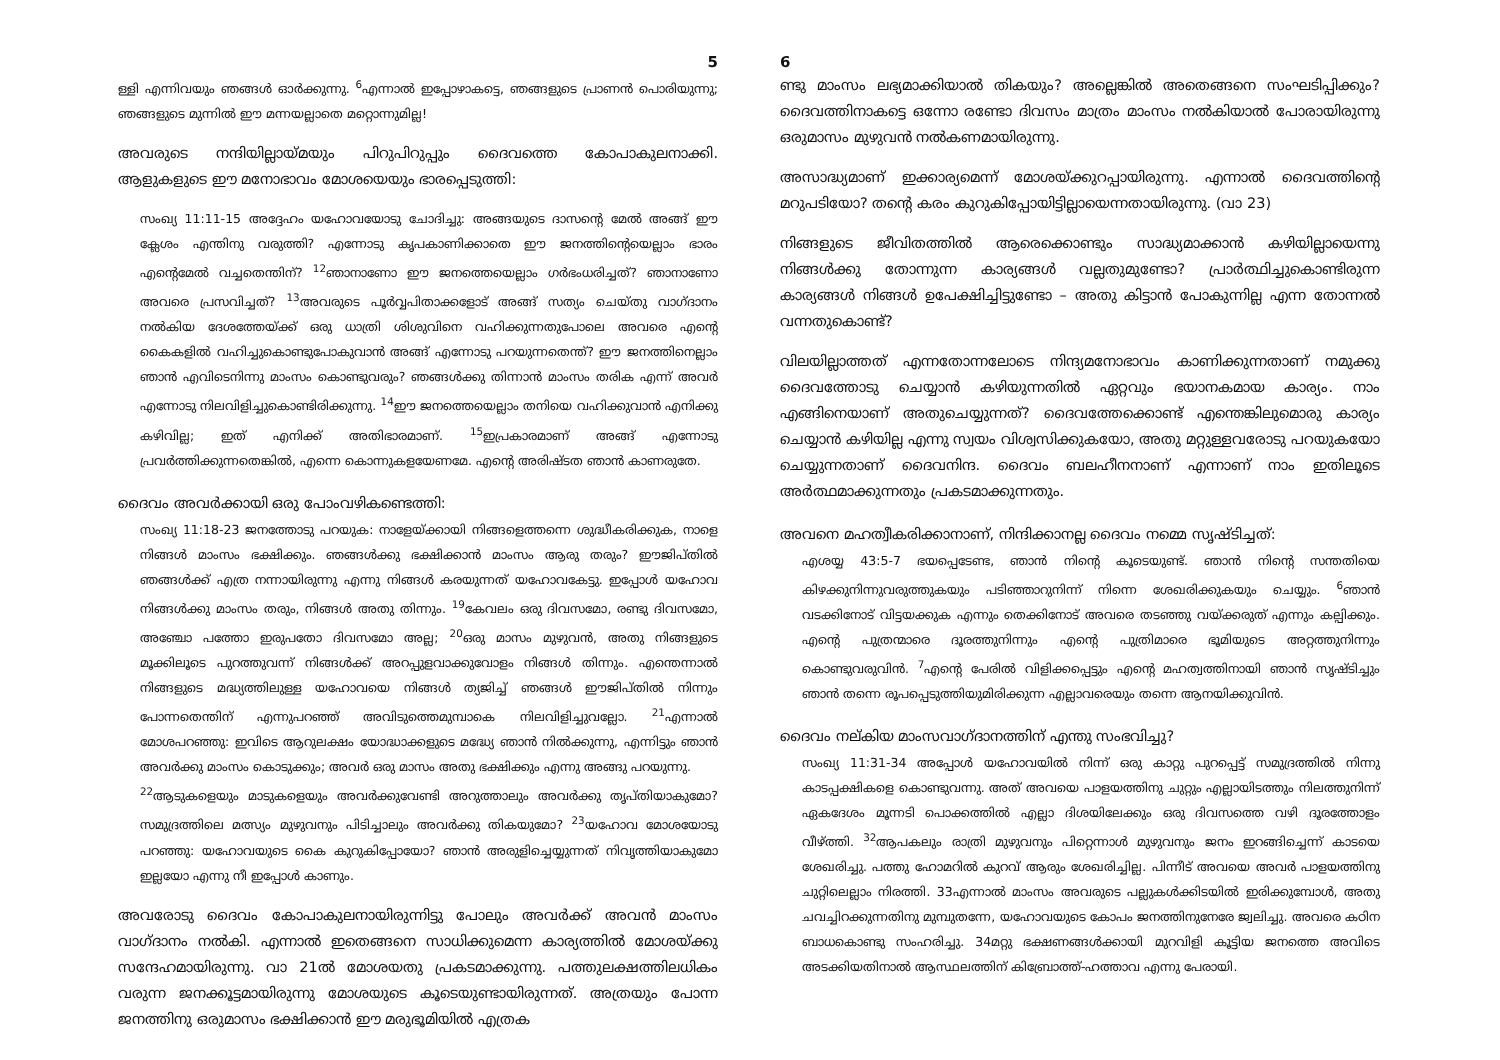5
ള്ളി എന്നിവയും ഞങ്ങൾ ഓർക്കുന്നു. <sup>6</sup>എന്നാൽ ഇപ്പോഴാകട്ടെ, ഞങ്ങളുടെ പ്രാണൻ പൊരിയുന്നു; ഞങ്ങളുടെ മുന്നിൽ ഈ മന്നയല്ലാതെ മറ്റൊന്നുമില്ല!
അവരുടെ നന്ദിയില്ലായ്മയും പിറുപിറുപ്പും ദൈവത്തെ കോപാകുലനാക്കി. ആളുകളുടെ ഈ മനോഭാവം മോശയെയും ഭാരപ്പെടുത്തി:
സംഖ്യ 11:11-15 അദ്ദേഹം യഹോവയോടു ചോദിച്ചു: അങ്ങയുടെ ദാസന്റെ മേൽ അങ്ങ് ഈ ക്ലേശം എന്തിനു വരുത്തി? എന്നോടു കൃപകാണിക്കാതെ ഈ ജനത്തിന്റെയെല്ലാം ഭാരം എന്റെമേൽ വച്ചതെന്തിന്? <sup>12</sup>ഞാനാണോ ഈ ജനത്തെയെല്ലാം ഗർഭംധരിച്ചത്? ഞാനാണോ അവരെ പ്രസവിച്ചത്? <sup>13</sup>അവരുടെ പൂർവ്വപിതാക്കളോട് അങ്ങ് സത്യം ചെയ്തു വാഗ്ദാനം നൽകിയ ദേശത്തേയ്ക്ക് ഒരു ധാത്രി ശിശുവിനെ വഹിക്കുന്നതുപോലെ അവരെ എന്റെ കൈകളിൽ വഹിച്ചുകൊണ്ടുപോകുവാൻ അങ്ങ് എന്നോടു പറയുന്നതെന്ത്? ഈ ജനത്തിനെല്ലാം ഞാൻ എവിടെനിന്നു മാംസം കൊണ്ടുവരും? ഞങ്ങൾക്കു തിന്നാൻ മാംസം തരിക എന്ന് അവർ എന്നോടു നിലവിളിച്ചുകൊണ്ടിരിക്കുന്നു. <sup>14</sup>ഈ ജനത്തെയെല്ലാം തനിയെ വഹിക്കുവാൻ എനിക്കു കഴിവില്ല; ഇത് എനിക്ക് അതിഭാരമാണ്. <sup>15</sup>ഇപ്രകാരമാണ് അങ്ങ് എന്നോടു പ്രവർത്തിക്കുന്നതെങ്കിൽ, എന്നെ കൊന്നുകളയേണമേ. എന്റെ അരിഷ്ടത ഞാൻ കാണരുതേ.
ദൈവം അവർക്കായി ഒരു പോംവഴികണ്ടെത്തി:
സംഖ്യ 11:18-23 ജനത്തോടു പറയുക: നാളേയ്ക്കായി നിങ്ങളെത്തന്നെ ശുദ്ധീകരിക്കുക, നാളെ നിങ്ങൾ മാംസം ഭക്ഷിക്കും. ഞങ്ങൾക്കു ഭക്ഷിക്കാൻ മാംസം ആരു തരും? ഈജിപ്തിൽ ഞങ്ങൾക്ക് എത്ര നന്നായിരുന്നു എന്നു നിങ്ങൾ കരയുന്നത് യഹോവകേട്ടു. ഇപ്പോൾ യഹോവ നിങ്ങൾക്കു മാംസം തരും, നിങ്ങൾ അതു തിന്നും. <sup>19</sup>കേവലം ഒരു ദിവസമോ, രണ്ടു ദിവസമോ, അഞ്ചോ പത്തോ ഇരുപതോ ദിവസമോ അല്ല; <sup>20</sup>ഒരു മാസം മുഴുവൻ, അതു നിങ്ങളുടെ മൂക്കിലൂടെ പുറത്തുവന്ന് നിങ്ങൾക്ക് അറപ്പുളവാക്കുവോളം നിങ്ങൾ തിന്നും. എന്തെന്നാൽ നിങ്ങളുടെ മദ്ധ്യത്തിലുള്ള യഹോവയെ നിങ്ങൾ ത്യജിച്ച് ഞങ്ങൾ ഈജിപ്തിൽ നിന്നും പോന്നതെന്തിന് എന്നുപറഞ്ഞ് അവിടുത്തെമുമ്പാകെ നിലവിളിച്ചുവല്ലോ. <sup>21</sup>എന്നാൽ മോശപറഞ്ഞു: ഇവിടെ ആറുലക്ഷം യോദ്ധാക്കളുടെ മദ്ധ്യേ ഞാൻ നിൽക്കുന്നു, എന്നിട്ടും ഞാൻ അവർക്കു മാംസം കൊടുക്കും; അവർ ഒരു മാസം അതു ഭക്ഷിക്കും എന്നു അങ്ങു പറയുന്നു.
<sup>22</sup> ആടുകളെയും മാടുകളെയും അവർക്കുവേണ്ടി അറുത്താലും അവർക്കു തൃപ്തിയാകുമോ? സമുദ്രത്തിലെ മത്സ്യം മുഴുവനും പിടിച്ചാലും അവർക്കു തികയുമോ? <sup>23</sup>യഹോവ മോശയോടു പറഞ്ഞു: യഹോവയുടെ കൈ കുറുകിപ്പോയോ? ഞാൻ അരുളിച്ചെയ്യുന്നത് നിവൃത്തിയാകുമോ ഇല്ലയോ എന്നു നീ ഇപ്പോൾ കാണും.
അവരോടു ദൈവം കോപാകുലനായിരുന്നിട്ടു പോലും അവർക്ക് അവൻ മാംസം വാഗ്ദാനം നൽകി. എന്നാൽ ഇതെങ്ങനെ സാധിക്കുമെന്ന കാര്യത്തിൽ മോശയ്ക്കു സന്ദേഹമായിരുന്നു. വാ 21ൽ മോശയതു പ്രകടമാക്കുന്നു. പത്തുലക്ഷത്തിലധികം വരുന്ന ജനക്കൂട്ടമായിരുന്നു മോശയുടെ കൂടെയുണ്ടായിരുന്നത്. അത്രയും പോന്ന ജനത്തിനു ഒരുമാസം ഭക്ഷിക്കാൻ ഈ മരുഭൂമിയിൽ എത്രക
6
ണ്ടു മാംസം ലഭ്യമാക്കിയാൽ തികയും? അല്ലെങ്കിൽ അതെങ്ങനെ സംഘടിപ്പിക്കും? ദൈവത്തിനാകട്ടെ ഒന്നോ രണ്ടോ ദിവസം മാത്രം മാംസം നൽകിയാൽ പോരായിരുന്നു ഒരുമാസം മുഴുവൻ നൽകണമായിരുന്നു.
അസാദ്ധ്യമാണ് ഇക്കാര്യമെന്ന് മോശയ്ക്കുറപ്പായിരുന്നു. എന്നാൽ ദൈവത്തിന്റെ മറുപടിയോ? തന്റെ കരം കുറുകിപ്പോയിട്ടില്ലായെന്നതായിരുന്നു. (വാ 23)
നിങ്ങളുടെ ജീവിതത്തിൽ ആരെക്കൊണ്ടും സാദ്ധ്യമാക്കാൻ കഴിയില്ലായെന്നു നിങ്ങൾക്കു തോന്നുന്ന കാര്യങ്ങൾ വല്ലതുമുണ്ടോ? പ്രാർത്ഥിച്ചുകൊണ്ടിരുന്ന കാര്യങ്ങൾ നിങ്ങൾ ഉപേക്ഷിച്ചിട്ടുണ്ടോ – അതു കിട്ടാൻ പോകുന്നില്ല എന്ന തോന്നൽ വന്നതുകൊണ്ട്?
വിലയില്ലാത്തത് എന്നതോന്നലോടെ നിന്ദ്യമനോഭാവം കാണിക്കുന്നതാണ് നമുക്കു ദൈവത്തോടു ചെയ്യാൻ കഴിയുന്നതിൽ ഏറ്റവും ഭയാനകമായ കാര്യം. നാം എങ്ങിനെയാണ് അതുചെയ്യുന്നത്? ദൈവത്തേക്കൊണ്ട് എന്തെങ്കിലുമൊരു കാര്യം ചെയ്യാൻ കഴിയില്ല എന്നു സ്വയം വിശ്വസിക്കുകയോ, അതു മറ്റുള്ളവരോടു പറയുകയോ ചെയ്യുന്നതാണ് ദൈവനിന്ദ. ദൈവം ബലഹീനനാണ് എന്നാണ് നാം ഇതിലൂടെ അർത്ഥമാക്കുന്നതും പ്രകടമാക്കുന്നതും.
അവനെ മഹത്വീകരിക്കാനാണ്, നിന്ദിക്കാനല്ല ദൈവം നമ്മെ സൃഷ്ടിച്ചത്:
എശയ്യ 43:5-7 ഭയപ്പെടേണ്ട, ഞാൻ നിന്റെ കൂടെയുണ്ട്. ഞാൻ നിന്റെ സന്തതിയെ കിഴക്കുനിന്നുവരുത്തുകയും പടിഞ്ഞാറുനിന്ന് നിന്നെ ശേഖരിക്കുകയും ചെയ്യും. <sup>6</sup>ഞാൻ വടക്കിനോട് വിട്ടയക്കുക എന്നും തെക്കിനോട് അവരെ തടഞ്ഞു വയ്ക്കരുത് എന്നും കല്പിക്കും. എന്റെ പുത്രന്മാരെ ദൂരത്തുനിന്നും എന്റെ പുത്രിമാരെ ഭൂമിയുടെ അറ്റത്തുനിന്നും കൊണ്ടുവരുവിൻ. <sup>7</sup>എന്റെ പേരിൽ വിളിക്കപ്പെട്ടും എന്റെ മഹത്വത്തിനായി ഞാൻ സൃഷ്ടിച്ചും ഞാൻ തന്നെ രൂപപ്പെടുത്തിയുമിരിക്കുന്ന എല്ലാവരെയും തന്നെ ആനയിക്കുവിൻ.
ദൈവം നല്കിയ മാംസവാഗ്ദാനത്തിന് എന്തു സംഭവിച്ചു?
സംഖ്യ 11:31-34 അപ്പോൾ യഹോവയിൽ നിന്ന് ഒരു കാറ്റു പുറപ്പെട്ട് സമുദ്രത്തിൽ നിന്നു കാടപ്പക്ഷികളെ കൊണ്ടുവന്നു. അത് അവയെ പാളയത്തിനു ചുറ്റും എല്ലായിടത്തും നിലത്തുനിന്ന് ഏകദേശം മൂന്നടി പൊക്കത്തിൽ എല്ലാ ദിശയിലേക്കും ഒരു ദിവസത്തെ വഴി ദൂരത്തോളം വീഴ്ത്തി. <sup>32</sup>ആപകലും രാത്രി മുഴുവനും പിറ്റെന്നാൾ മുഴുവനും ജനം ഇറങ്ങിച്ചെന്ന് കാടയെ ശേഖരിച്ചു. പത്തു ഹോമറിൽ കുറവ് ആരും ശേഖരിച്ചില്ല. പിന്നീട് അവയെ അവർ പാളയത്തിനു ചുറ്റിലെല്ലാം നിരത്തി. 33എന്നാൽ മാംസം അവരുടെ പല്ലുകൾക്കിടയിൽ ഇരിക്കുമ്പോൾ, അതു ചവച്ചിറക്കുന്നതിനു മുമ്പുതന്നേ, യഹോവയുടെ കോപം ജനത്തിനുനേരേ ജ്വലിച്ചു. അവരെ കഠിന ബാധകൊണ്ടു സംഹരിച്ചു. 34മറ്റു ഭക്ഷണങ്ങൾക്കായി മുറവിളി കൂട്ടിയ ജനത്തെ അവിടെ അടക്കിയതിനാൽ ആസ്ഥലത്തിന് കിബ്രോത്ത്-ഹത്താവ എന്നു പേരായി.